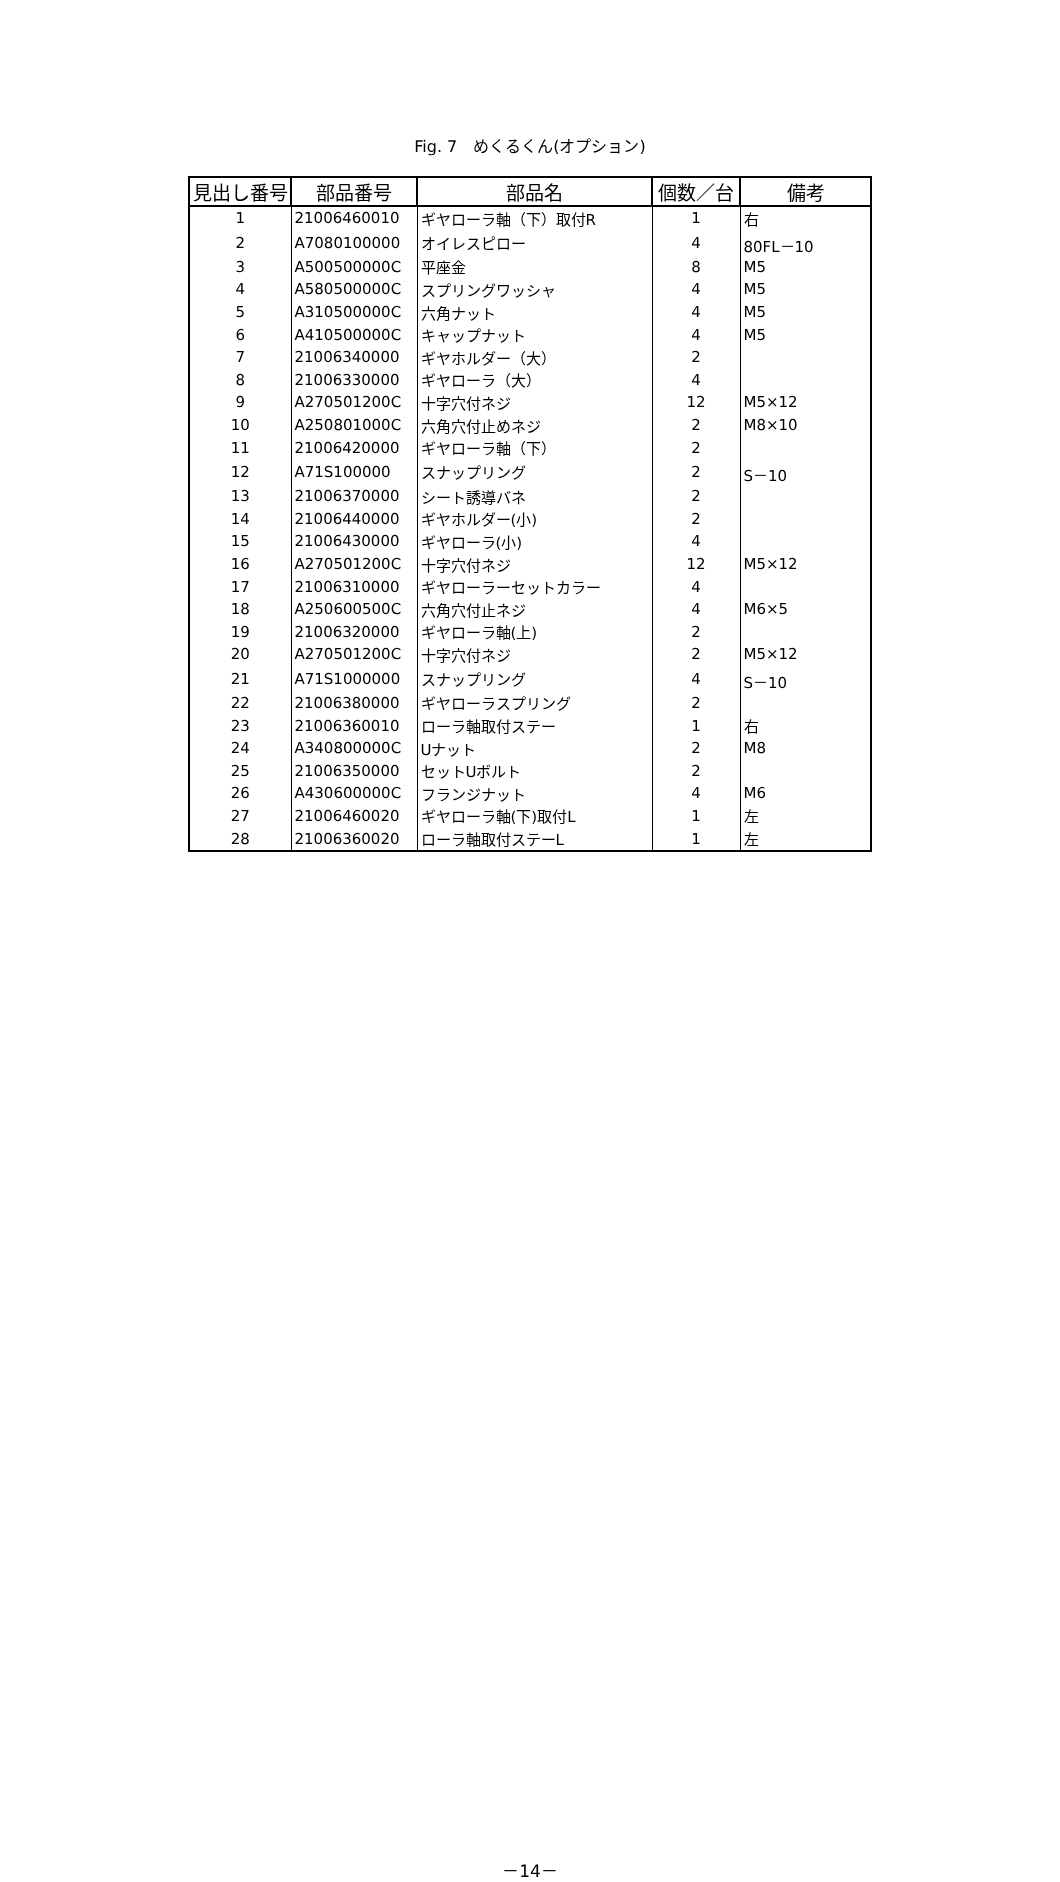Fig. 7　めくるくん(オプション)
| 見出し番号 | 部品番号 | 部品名 | 個数／台 | 備考 |
| --- | --- | --- | --- | --- |
| 1 | 21006460010 | ギヤローラ軸（下）取付R | 1 | 右 |
| 2 | A7080100000 | オイレスピロー | 4 | 80FL－10 |
| 3 | A500500000C | 平座金 | 8 | M5 |
| 4 | A580500000C | スプリングワッシャ | 4 | M5 |
| 5 | A310500000C | 六角ナット | 4 | M5 |
| 6 | A410500000C | キャップナット | 4 | M5 |
| 7 | 21006340000 | ギヤホルダー（大） | 2 | |
| 8 | 21006330000 | ギヤローラ（大） | 4 | |
| 9 | A270501200C | 十字穴付ネジ | 12 | M5×12 |
| 10 | A250801000C | 六角穴付止めネジ | 2 | M8×10 |
| 11 | 21006420000 | ギヤローラ軸（下） | 2 | |
| 12 | A71S100000 | スナップリング | 2 | S－10 |
| 13 | 21006370000 | シート誘導バネ | 2 | |
| 14 | 21006440000 | ギヤホルダー(小) | 2 | |
| 15 | 21006430000 | ギヤローラ(小) | 4 | |
| 16 | A270501200C | 十字穴付ネジ | 12 | M5×12 |
| 17 | 21006310000 | ギヤローラーセットカラー | 4 | |
| 18 | A250600500C | 六角穴付止ネジ | 4 | M6×5 |
| 19 | 21006320000 | ギヤローラ軸(上) | 2 | |
| 20 | A270501200C | 十字穴付ネジ | 2 | M5×12 |
| 21 | A71S1000000 | スナップリング | 4 | S－10 |
| 22 | 21006380000 | ギヤローラスプリング | 2 | |
| 23 | 21006360010 | ローラ軸取付ステー | 1 | 右 |
| 24 | A340800000C | Uナット | 2 | M8 |
| 25 | 21006350000 | セットUボルト | 2 | |
| 26 | A430600000C | フランジナット | 4 | M6 |
| 27 | 21006460020 | ギヤローラ軸(下)取付L | 1 | 左 |
| 28 | 21006360020 | ローラ軸取付ステーL | 1 | 左 |
－14－